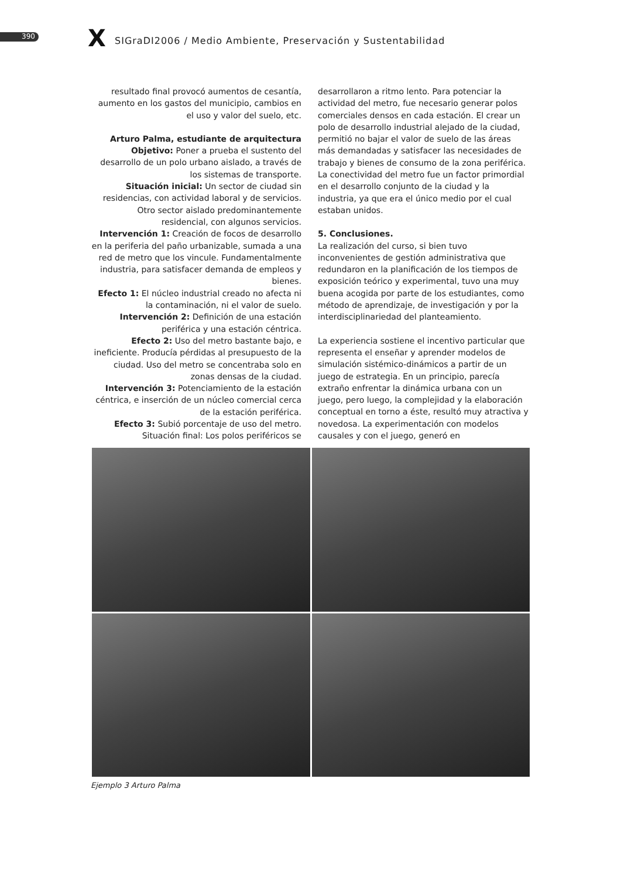390 X
SIGraDI2006 / Medio Ambiente, Preservación y Sustentabilidad
resultado final provocó aumentos de cesantía, aumento en los gastos del municipio, cambios en el uso y valor del suelo, etc.
Arturo Palma, estudiante de arquitectura
Objetivo: Poner a prueba el sustento del desarrollo de un polo urbano aislado, a través de los sistemas de transporte.
Situación inicial: Un sector de ciudad sin residencias, con actividad laboral y de servicios. Otro sector aislado predominantemente residencial, con algunos servicios.
Intervención 1: Creación de focos de desarrollo en la periferia del paño urbanizable, sumada a una red de metro que los vincule. Fundamentalmente industria, para satisfacer demanda de empleos y bienes.
Efecto 1: El núcleo industrial creado no afecta ni la contaminación, ni el valor de suelo.
Intervención 2: Definición de una estación periférica y una estación céntrica.
Efecto 2: Uso del metro bastante bajo, e ineficiente. Producía pérdidas al presupuesto de la ciudad. Uso del metro se concentraba solo en zonas densas de la ciudad.
Intervención 3: Potenciamiento de la estación céntrica, e inserción de un núcleo comercial cerca de la estación periférica.
Efecto 3: Subió porcentaje de uso del metro.
Situación final: Los polos periféricos se
desarrollaron a ritmo lento. Para potenciar la actividad del metro, fue necesario generar polos comerciales densos en cada estación. El crear un polo de desarrollo industrial alejado de la ciudad, permitió no bajar el valor de suelo de las áreas más demandadas y satisfacer las necesidades de trabajo y bienes de consumo de la zona periférica. La conectividad del metro fue un factor primordial en el desarrollo conjunto de la ciudad y la industria, ya que era el único medio por el cual estaban unidos.
5. Conclusiones.
La realización del curso, si bien tuvo inconvenientes de gestión administrativa que redundaron en la planificación de los tiempos de exposición teórico y experimental, tuvo una muy buena acogida por parte de los estudiantes, como método de aprendizaje, de investigación y por la interdisciplinariedad del planteamiento.
La experiencia sostiene el incentivo particular que representa el enseñar y aprender modelos de simulación sistémico-dinámicos a partir de un juego de estrategia. En un principio, parecía extraño enfrentar la dinámica urbana con un juego, pero luego, la complejidad y la elaboración conceptual en torno a éste, resultó muy atractiva y novedosa. La experimentación con modelos causales y con el juego, generó en
Ejemplo 3 Arturo Palma